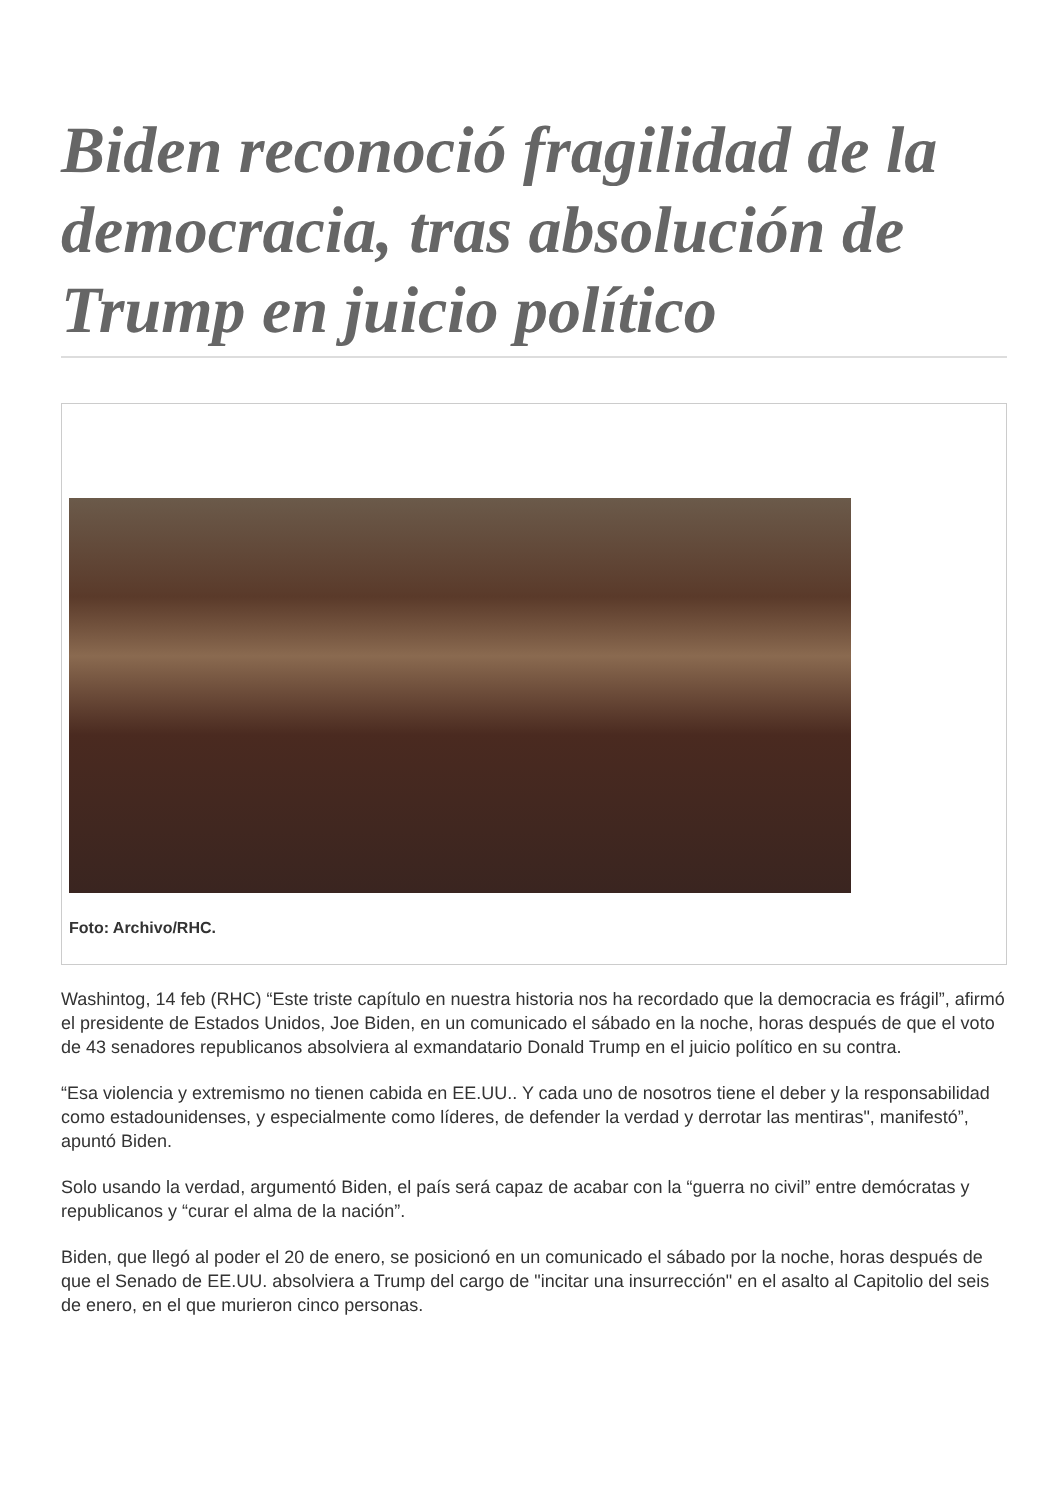Biden reconoció fragilidad de la democracia, tras absolución de Trump en juicio político
Foto: Archivo/RHC.
Washintog, 14 feb (RHC) “Este triste capítulo en nuestra historia nos ha recordado que la democracia es frágil”, afirmó el presidente de Estados Unidos, Joe Biden, en un comunicado el sábado en la noche, horas después de que el voto de 43 senadores republicanos absolviera al exmandatario Donald Trump en el juicio político en su contra.
“Esa violencia y extremismo no tienen cabida en EE.UU.. Y cada uno de nosotros tiene el deber y la responsabilidad como estadounidenses, y especialmente como líderes, de defender la verdad y derrotar las mentiras", manifestó”, apuntó Biden.
Solo usando la verdad, argumentó Biden, el país será capaz de acabar con la “guerra no civil” entre demócratas y republicanos y “curar el alma de la nación”.
Biden, que llegó al poder el 20 de enero, se posicionó en un comunicado el sábado por la noche, horas después de que el Senado de EE.UU. absolviera a Trump del cargo de "incitar una insurrección" en el asalto al Capitolio del seis de enero, en el que murieron cinco personas.